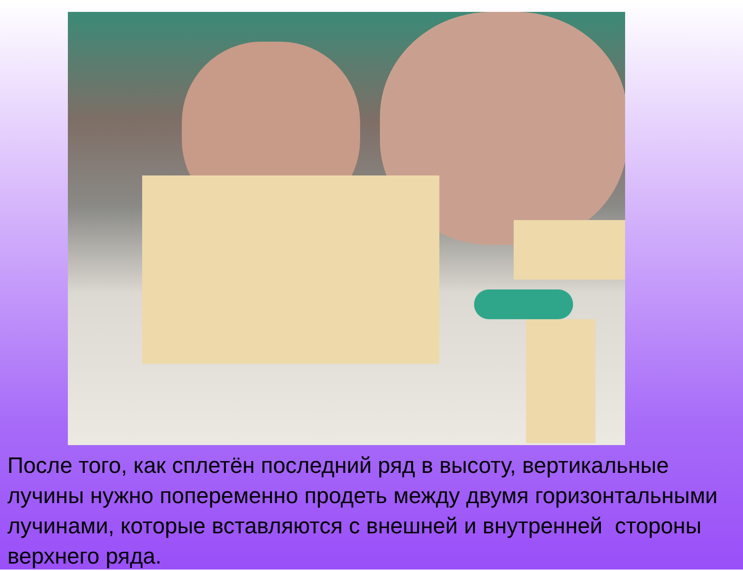После того, как сплетён последний ряд в высоту, вертикальные лучины нужно попеременно продеть между двумя горизонтальными лучинами, которые вставляются с внешней и внутренней стороны верхнего ряда.